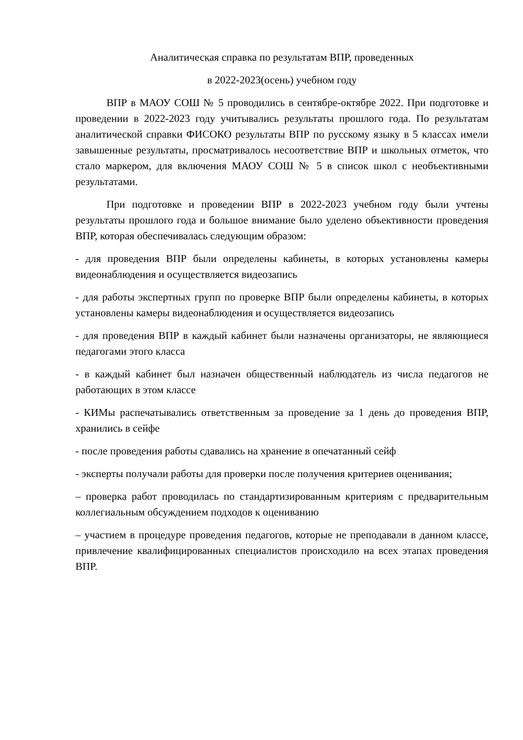Аналитическая справка по результатам ВПР, проведенных
в 2022-2023(осень) учебном году
ВПР в МАОУ СОШ № 5 проводились в сентябре-октябре 2022. При подготовке и проведении в 2022-2023 году учитывались результаты прошлого года. По результатам аналитической справки ФИСОКО результаты ВПР по русскому языку в 5 классах имели завышенные результаты, просматривалось несоответствие ВПР и школьных отметок, что стало маркером, для включения МАОУ СОШ № 5 в список школ с необъективными результатами.
При подготовке и проведении ВПР в 2022-2023 учебном году были учтены результаты прошлого года и большое внимание было уделено объективности проведения ВПР, которая обеспечивалась следующим образом:
- для проведения ВПР были определены кабинеты, в которых установлены камеры видеонаблюдения и осуществляется видеозапись
- для работы экспертных групп по проверке ВПР были определены кабинеты, в которых установлены камеры видеонаблюдения и осуществляется видеозапись
- для проведения ВПР в каждый кабинет были назначены организаторы, не являющиеся педагогами этого класса
- в каждый кабинет был назначен общественный наблюдатель из числа педагогов не работающих в этом классе
- КИМы распечатывались ответственным за проведение за 1 день до проведения ВПР, хранились в сейфе
- после проведения работы сдавались на хранение в опечатанный сейф
- эксперты получали работы для проверки после получения критериев оценивания;
‒ проверка работ проводилась по стандартизированным критериям с предварительным коллегиальным обсуждением подходов к оцениванию
‒ участием в процедуре проведения педагогов, которые не преподавали в данном классе, привлечение квалифицированных специалистов происходило на всех этапах проведения ВПР.